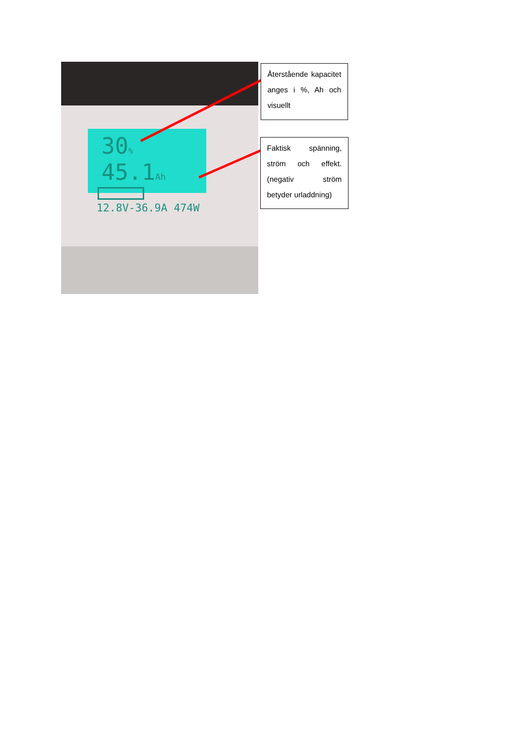30% 45.1Ah
12.8V-36.9A 474W
Återstående kapacitet anges i %, Ah och visuellt
Faktisk spänning, ström och effekt. (negativ ström betyder urladdning)